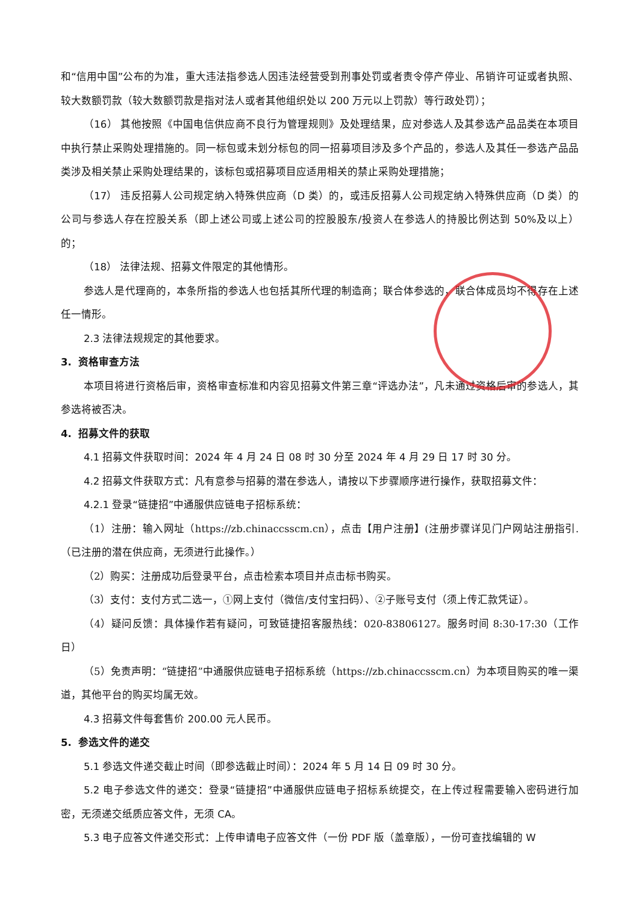和“信用中国”公布的为准，重大违法指参选人因违法经营受到刑事处罚或者责令停产停业、吊销许可证或者执照、较大数额罚款（较大数额罚款是指对法人或者其他组织处以 200 万元以上罚款）等行政处罚）；
（16） 其他按照《中国电信供应商不良行为管理规则》及处理结果，应对参选人及其参选产品品类在本项目中执行禁止采购处理措施的。同一标包或未划分标包的同一招募项目涉及多个产品的，参选人及其任一参选产品品类涉及相关禁止采购处理结果的，该标包或招募项目应适用相关的禁止采购处理措施；
（17） 违反招募人公司规定纳入特殊供应商（D 类）的，或违反招募人公司规定纳入特殊供应商（D 类）的公司与参选人存在控股关系（即上述公司或上述公司的控股股东/投资人在参选人的持股比例达到 50%及以上）的；
（18） 法律法规、招募文件限定的其他情形。
参选人是代理商的，本条所指的参选人也包括其所代理的制造商；联合体参选的，联合体成员均不得存在上述任一情形。
2.3 法律法规规定的其他要求。
3. 资格审查方法
本项目将进行资格后审，资格审查标准和内容见招募文件第三章“评选办法”，凡未通过资格后审的参选人，其参选将被否决。
4. 招募文件的获取
4.1 招募文件获取时间：2024 年 4 月 24 日 08 时 30 分至 2024 年 4 月 29 日 17 时 30 分。
4.2 招募文件获取方式：凡有意参与招募的潜在参选人，请按以下步骤顺序进行操作，获取招募文件：
4.2.1 登录“链捷招”中通服供应链电子招标系统：
（1）注册：输入网址（https://zb.chinaccsscm.cn），点击【用户注册】(注册步骤详见门户网站注册指引.（已注册的潜在供应商，无须进行此操作。）
（2）购买：注册成功后登录平台，点击检索本项目并点击标书购买。
（3）支付：支付方式二选一，①网上支付（微信/支付宝扫码）、②子账号支付（须上传汇款凭证）。
（4）疑问反馈：具体操作若有疑问，可致链捷招客服热线：020-83806127。服务时间 8:30-17:30（工作日）
（5）免责声明：“链捷招”中通服供应链电子招标系统（https://zb.chinaccsscm.cn）为本项目购买的唯一渠道，其他平台的购买均属无效。
4.3 招募文件每套售价 200.00 元人民币。
5. 参选文件的递交
5.1 参选文件递交截止时间（即参选截止时间）：2024 年 5 月 14 日 09 时 30 分。
5.2 电子参选文件的递交：登录“链捷招”中通服供应链电子招标系统提交，在上传过程需要输入密码进行加密，无须递交纸质应答文件，无须 CA。
5.3 电子应答文件递交形式：上传申请电子应答文件（一份 PDF 版（盖章版），一份可查找编辑的 W